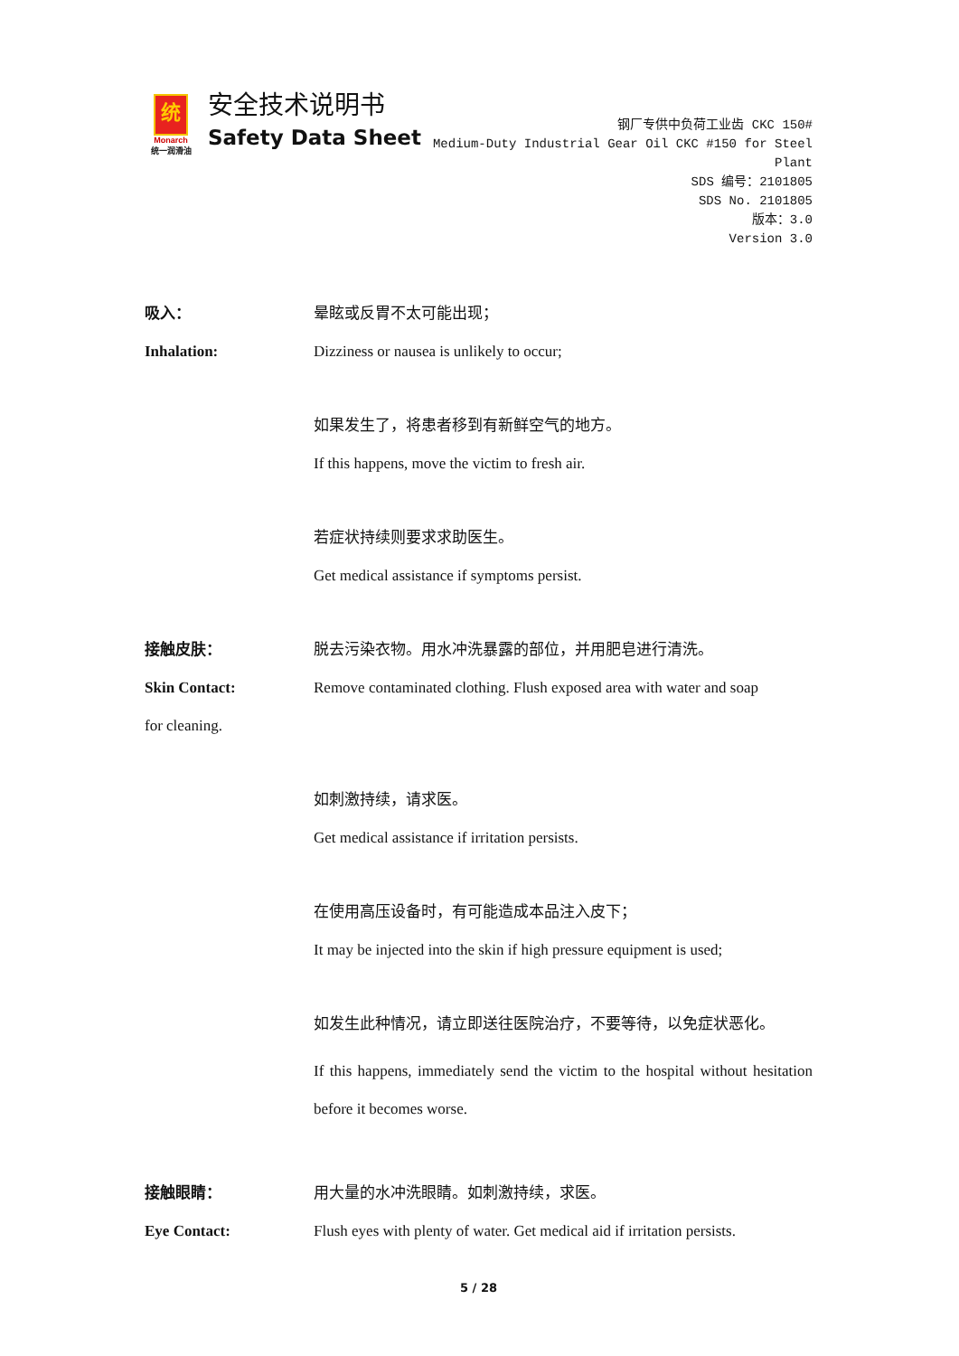统
Monarch
统一润滑油
安全技术说明书
Safety Data Sheet
钢厂专供中负荷工业齿 CKC 150#
Medium-Duty Industrial Gear Oil CKC #150 for Steel Plant
SDS 编号：2101805
SDS No. 2101805
版本：3.0
Version 3.0
吸入： 晕眩或反胃不太可能出现；
Inhalation: Dizziness or nausea is unlikely to occur;
如果发生了，将患者移到有新鲜空气的地方。
If this happens, move the victim to fresh air.
若症状持续则要求求助医生。
Get medical assistance if symptoms persist.
接触皮肤： 脱去污染衣物。用水冲洗暴露的部位，并用肥皂进行清洗。
Skin Contact: Remove contaminated clothing. Flush exposed area with water and soap
for cleaning.
如刺激持续，请求医。
Get medical assistance if irritation persists.
在使用高压设备时，有可能造成本品注入皮下；
It may be injected into the skin if high pressure equipment is used;
如发生此种情况，请立即送往医院治疗，不要等待，以免症状恶化。
If this happens, immediately send the victim to the hospital without hesitation before it becomes worse.
接触眼睛： 用大量的水冲洗眼睛。如刺激持续，求医。
Eye Contact: Flush eyes with plenty of water. Get medical aid if irritation persists.
5 / 28